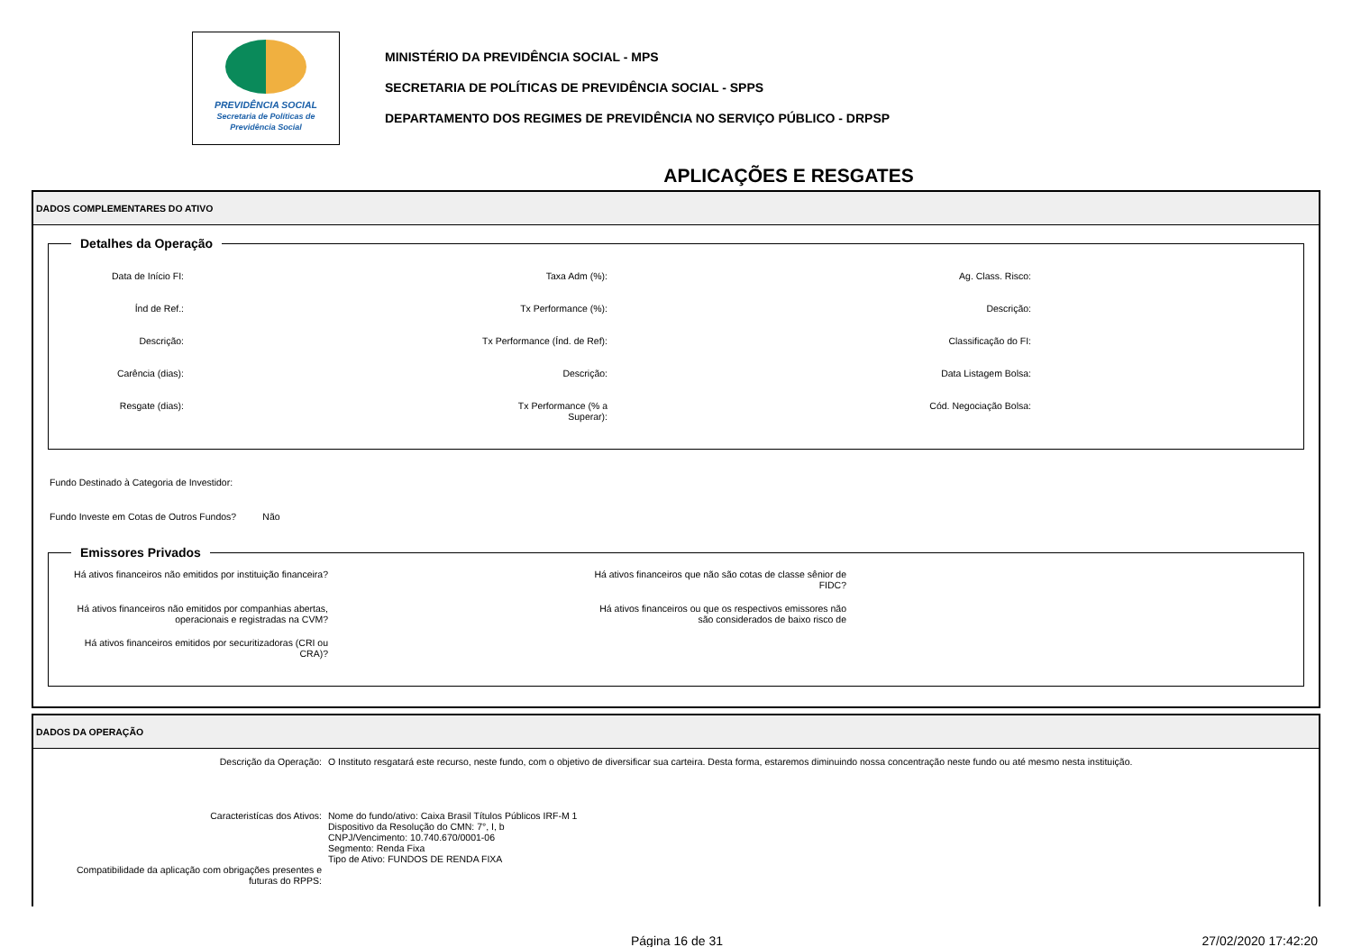PREVIDÊNCIA SOCIAL
Secretaria de Políticas de
Previdência Social
MINISTÉRIO DA PREVIDÊNCIA SOCIAL - MPS
SECRETARIA DE POLÍTICAS DE PREVIDÊNCIA SOCIAL - SPPS
DEPARTAMENTO DOS REGIMES DE PREVIDÊNCIA NO SERVIÇO PÚBLICO - DRPSP
APLICAÇÕES E RESGATES
DADOS COMPLEMENTARES DO ATIVO
Detalhes da Operação
Data de Início FI:
Taxa Adm (%):
Ag. Class. Risco:
Índ de Ref.:
Tx Performance (%):
Descrição:
Descrição:
Tx Performance (Índ. de Ref):
Classificação do FI:
Carência (dias):
Descrição:
Data Listagem Bolsa:
Resgate (dias):
Tx Performance (% a Superar):
Cód. Negociação Bolsa:
Fundo Destinado à Categoria de Investidor:
Fundo Investe em Cotas de Outros Fundos? Não
Emissores Privados
Há ativos financeiros não emitidos por instituição financeira?
Há ativos financeiros que não são cotas de classe sênior de FIDC?
Há ativos financeiros não emitidos por companhias abertas, operacionais e registradas na CVM?
Há ativos financeiros ou que os respectivos emissores não são considerados de baixo risco de
Há ativos financeiros emitidos por securitizadoras (CRI ou CRA)?
DADOS DA OPERAÇÃO
Descrição da Operação:
O Instituto resgatará este recurso, neste fundo, com o objetivo de diversificar sua carteira. Desta forma, estaremos diminuindo nossa concentração neste fundo ou até mesmo nesta instituição.
Caracteristícas dos Ativos:
Nome do fundo/ativo: Caixa Brasil Títulos Públicos IRF-M 1
Dispositivo da Resolução do CMN: 7°, I, b
CNPJ/Vencimento: 10.740.670/0001-06
Segmento: Renda Fixa
Tipo de Ativo: FUNDOS DE RENDA FIXA
Compatibilidade da aplicação com obrigações presentes e futuras do RPPS:
Página 16 de 31 27/02/2020 17:42:20